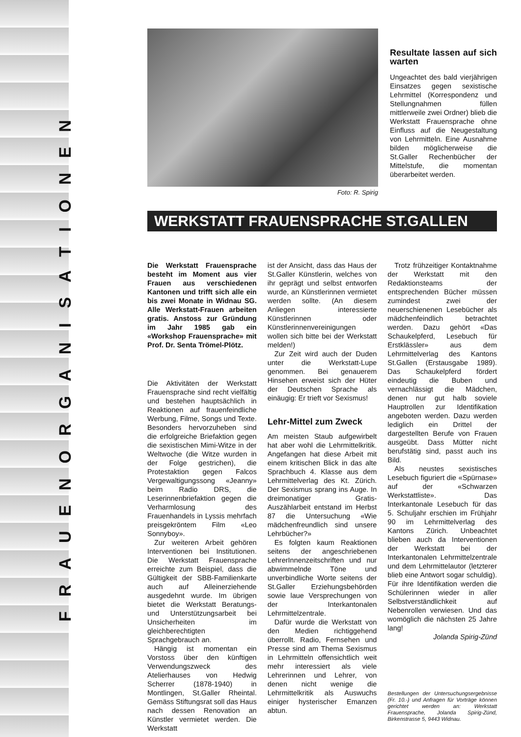FRAUENORGANISATIONEN
Foto: R. Spirig
Resultate lassen auf sich warten
Ungeachtet des bald vierjährigen Einsatzes gegen sexistische Lehrmittel (Korrespondenz und Stellungnahmen füllen mittlerweile zwei Ordner) blieb die Werkstatt Frauensprache ohne Einfluss auf die Neugestaltung von Lehrmitteln. Eine Ausnahme bilden möglicherweise die St.Galler Rechenbücher der Mittelstufe, die momentan überarbeitet werden.
WERKSTATT FRAUENSPRACHE ST.GALLEN
Die Werkstatt Frauensprache besteht im Moment aus vier Frauen aus verschiedenen Kantonen und trifft sich alle ein bis zwei Monate in Widnau SG. Alle Werkstatt-Frauen arbeiten gratis. Anstoss zur Gründung im Jahr 1985 gab ein «Workshop Frauensprache» mit Prof. Dr. Senta Trömel-Plötz.
Die Aktivitäten der Werkstatt Frauensprache sind recht vielfältig und bestehen hauptsächlich in Reaktionen auf frauenfeindliche Werbung, Filme, Songs und Texte. Besonders hervorzuheben sind die erfolgreiche Briefaktion gegen die sexistischen Mimi-Witze in der Weltwoche (die Witze wurden in der Folge gestrichen), die Protestaktion gegen Falcos Vergewaltigungssong «Jeanny» beim Radio DRS, die Leserinnenbriefaktion gegen die Verharmlosung des Frauenhandels in Lyssis mehrfach preisgekröntem Film «Leo Sonnyboy».
Zur weiteren Arbeit gehören Interventionen bei Institutionen. Die Werkstatt Frauensprache erreichte zum Beispiel, dass die Gültigkeit der SBB-Familienkarte auch auf Alleinerziehende ausgedehnt wurde. Im übrigen bietet die Werkstatt Beratungs- und Unterstützungsarbeit bei Unsicherheiten im gleichberechtigten Sprachgebrauch an.
Hängig ist momentan ein Vorstoss über den künftigen Verwendungszweck des Atelierhauses von Hedwig Scherrer (1878-1940) in Montlingen, St.Galler Rheintal. Gemäss Stiftungsrat soll das Haus nach dessen Renovation an Künstler vermietet werden. Die Werkstatt
ist der Ansicht, dass das Haus der St.Galler Künstlerin, welches von ihr geprägt und selbst entworfen wurde, an Künstlerinnen vermietet werden sollte. (An diesem Anliegen interessierte Künstlerinnen oder Künstlerinnenvereinigungen wollen sich bitte bei der Werkstatt melden!)
Zur Zeit wird auch der Duden unter die Werkstatt-Lupe genommen. Bei genauerem Hinsehen erweist sich der Hüter der Deutschen Sprache als einäugig: Er trieft vor Sexismus!
Lehr-Mittel zum Zweck
Am meisten Staub aufgewirbelt hat aber wohl die Lehrmittelkritik. Angefangen hat diese Arbeit mit einem kritischen Blick in das alte Sprachbuch 4. Klasse aus dem Lehrmittelverlag des Kt. Zürich. Der Sexismus sprang ins Auge. In dreimonatiger Gratis-Auszählarbeit entstand im Herbst 87 die Untersuchung «Wie mädchenfreundlich sind unsere Lehrbücher?»
Es folgten kaum Reaktionen seitens der angeschriebenen LehrerInnenzeitschriften und nur abwimmelnde Töne und unverbindliche Worte seitens der St.Galler Erziehungsbehörden sowie laue Versprechungen von der Interkantonalen Lehrmittelzentrale.
Dafür wurde die Werkstatt von den Medien richtiggehend überrollt. Radio, Fernsehen und Presse sind am Thema Sexismus in Lehrmitteln offensichtlich weit mehr interessiert als viele Lehrerinnen und Lehrer, von denen nicht wenige die Lehrmittelkritik als Auswuchs einiger hysterischer Emanzen abtun.
Trotz frühzeitiger Kontaktnahme der Werkstatt mit den Redaktionsteams der entsprechenden Bücher müssen zumindest zwei der neuerschienenen Lesebücher als mädchenfeindlich betrachtet werden. Dazu gehört «Das Schaukelpferd, Lesebuch für Erstklässler» aus dem Lehrmittelverlag des Kantons St.Gallen (Erstausgabe 1989). Das Schaukelpferd fördert eindeutig die Buben und vernachlässigt die Mädchen, denen nur gut halb soviele Hauptrollen zur Identifikation angeboten werden. Dazu werden lediglich ein Drittel der dargestellten Berufe von Frauen ausgeübt. Dass Mütter nicht berufstätig sind, passt auch ins Bild.
Als neustes sexistisches Lesebuch figuriert die «Spürnase» auf der «Schwarzen Werkstattliste». Das Interkantonale Lesebuch für das 5. Schuljahr erschien im Frühjahr 90 im Lehrmittelverlag des Kantons Zürich. Unbeachtet blieben auch da Interventionen der Werkstatt bei der Interkantonalen Lehrmittelzentrale und dem Lehrmittelautor (letzterer blieb eine Antwort sogar schuldig). Für ihre Identifikation werden die Schülerinnen wieder in aller Selbstverständlichkeit auf Nebenrollen verwiesen. Und das womöglich die nächsten 25 Jahre lang!
Jolanda Spirig-Zünd
Bestellungen der Untersuchungsergebnisse (Fr. 10.-) und Anfragen für Vorträge können gerichtet werden an: Werkstatt Frauensprache, Jolanda Spirig-Zünd, Birkenstrasse 5, 9443 Widnau.